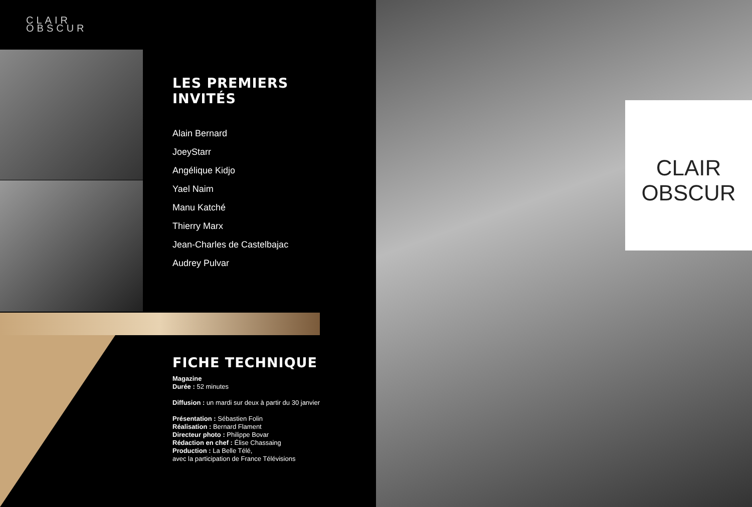CLAIR
OBSCUR
LES PREMIERS INVITÉS
Alain Bernard
JoeyStarr
Angélique Kidjo
Yael Naim
Manu Katché
Thierry Marx
Jean-Charles de Castelbajac
Audrey Pulvar
FICHE TECHNIQUE
Magazine
Durée : 52 minutes
Diffusion : un mardi sur deux à partir du 30 janvier
Présentation : Sébastien Folin
Réalisation : Bernard Flament
Directeur photo : Philippe Bovar
Rédaction en chef : Élise Chassaing
Production : La Belle Télé,
avec la participation de France Télévisions
CLAIR
OBSCUR